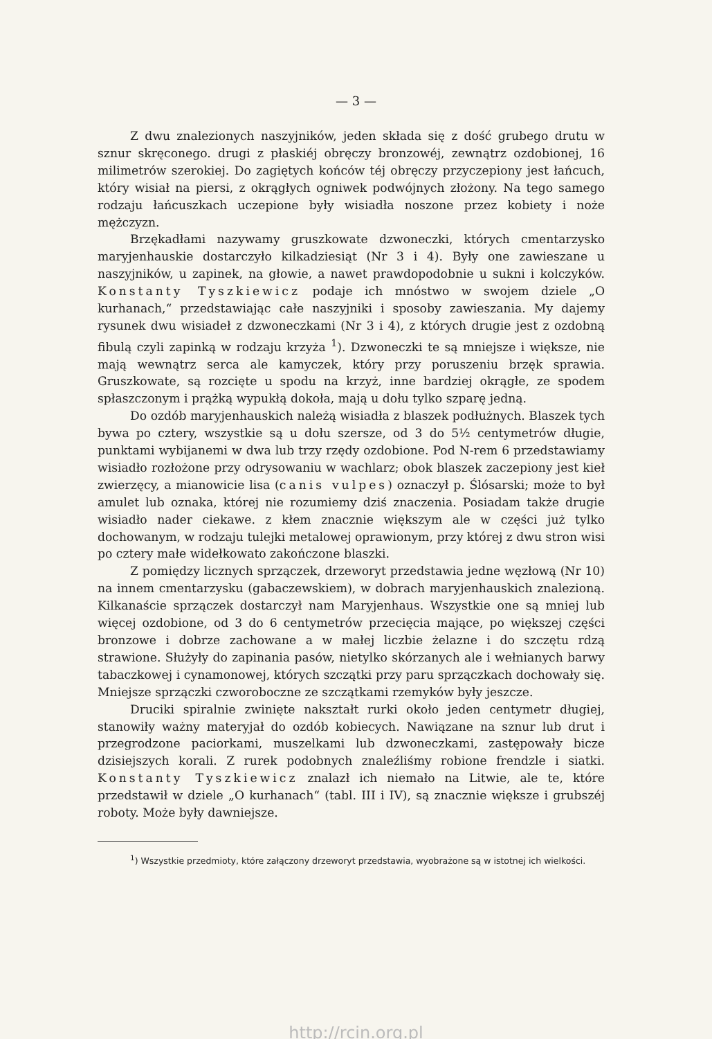— 3 —
Z dwu znalezionych naszyjników, jeden składa się z dość grubego drutu w sznur skręconego. drugi z płaskiéj obręczy bronzowéj, zewnątrz ozdobionej, 16 milimetrów szerokiej. Do zagiętych końców téj obręczy przyczepiony jest łańcuch, który wisiał na piersi, z okrągłych ogniwek podwójnych złożony. Na tego samego rodzaju łańcuszkach uczepione były wisiadła noszone przez kobiety i noże mężczyzn.
Brzękadłami nazywamy gruszkowate dzwoneczki, których cmentarzysko maryjenhauskie dostarczyło kilkadziesiąt (Nr 3 i 4). Były one zawieszane u naszyjników, u zapinek, na głowie, a nawet prawdopodobnie u sukni i kolczyków. Konstanty Tyszkiewicz podaje ich mnóstwo w swojem dziele „O kurhanach,“ przedstawiając całe naszyjniki i sposoby zawieszania. My dajemy rysunek dwu wisiadeł z dzwoneczkami (Nr 3 i 4), z których drugie jest z ozdobną fibulą czyli zapinką w rodzaju krzyża <sup>1</sup>). Dzwoneczki te są mniejsze i większe, nie mają wewnątrz serca ale kamyczek, który przy poruszeniu brzęk sprawia. Gruszkowate, są rozcięte u spodu na krzyż, inne bardziej okrągłe, ze spodem spłaszczonym i prążką wypukłą dokoła, mają u dołu tylko szparę jedną.
Do ozdób maryjenhauskich należą wisiadła z blaszek podłużnych. Blaszek tych bywa po cztery, wszystkie są u dołu szersze, od 3 do 5½ centymetrów długie, punktami wybijanemi w dwa lub trzy rzędy ozdobione. Pod N-rem 6 przedstawiamy wisiadło rozłożone przy odrysowaniu w wachlarz; obok blaszek zaczepiony jest kieł zwierzęcy, a mianowicie lisa (canis vulpes) oznaczył p. Ślósarski; może to był amulet lub oznaka, której nie rozumiemy dziś znaczenia. Posiadam także drugie wisiadło nader ciekawe. z kłem znacznie większym ale w części już tylko dochowanym, w rodzaju tulejki metalowej oprawionym, przy której z dwu stron wisi po cztery małe widełkowato zakończone blaszki.
Z pomiędzy licznych sprzączek, drzeworyt przedstawia jedne węzłową (Nr 10) na innem cmentarzysku (gabaczewskiem), w dobrach maryjenhauskich znalezioną. Kilkanaście sprzączek dostarczył nam Maryjenhaus. Wszystkie one są mniej lub więcej ozdobione, od 3 do 6 centymetrów przecięcia mające, po większej części bronzowe i dobrze zachowane a w małej liczbie żelazne i do szczętu rdzą strawione. Służyły do zapinania pasów, nietylko skórzanych ale i wełnianych barwy tabaczkowej i cynamonowej, których szczątki przy paru sprzączkach dochowały się. Mniejsze sprzączki czworoboczne ze szczątkami rzemyków były jeszcze.
Druciki spiralnie zwinięte nakształt rurki około jeden centymetr długiej, stanowiły ważny materyjał do ozdób kobiecych. Nawiązane na sznur lub drut i przegrodzone paciorkami, muszelkami lub dzwoneczkami, zastępowały bicze dzisiejszych korali. Z rurek podobnych znaleźliśmy robione frendzle i siatki. Konstanty Tyszkiewicz znalazł ich niemało na Litwie, ale te, które przedstawił w dziele „O kurhanach“ (tabl. III i IV), są znacznie większe i grubszéj roboty. Może były dawniejsze.
<sup>1</sup>) Wszystkie przedmioty, które załączony drzeworyt przedstawia, wyobrażone są w istotnej ich wielkości.
http://rcin.org.pl